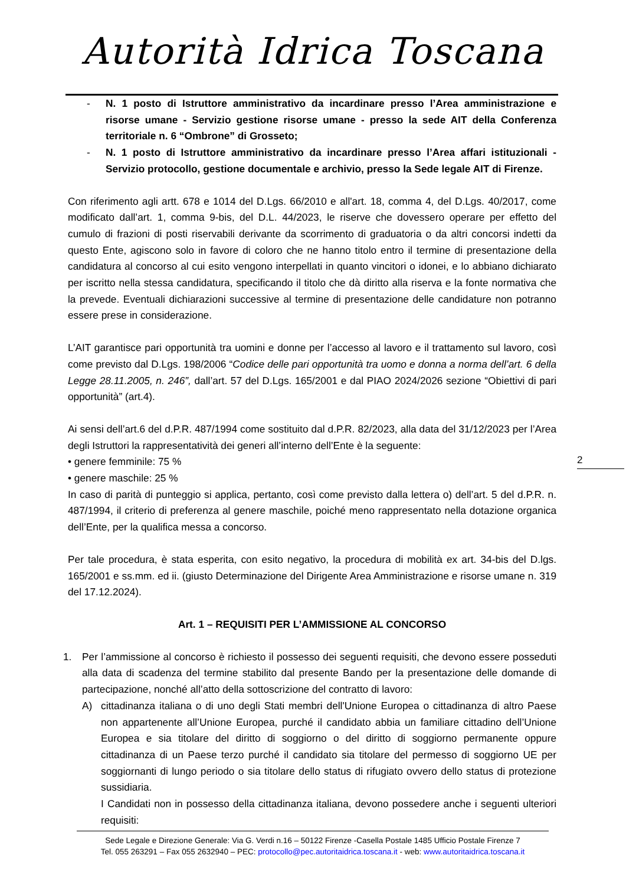Autorità Idrica Toscana
- N. 1 posto di Istruttore amministrativo da incardinare presso l’Area amministrazione e risorse umane - Servizio gestione risorse umane - presso la sede AIT della Conferenza territoriale n. 6 “Ombrone” di Grosseto;
- N. 1 posto di Istruttore amministrativo da incardinare presso l’Area affari istituzionali - Servizio protocollo, gestione documentale e archivio, presso la Sede legale AIT di Firenze.
Con riferimento agli artt. 678 e 1014 del D.Lgs. 66/2010 e all'art. 18, comma 4, del D.Lgs. 40/2017, come modificato dall’art. 1, comma 9-bis, del D.L. 44/2023, le riserve che dovessero operare per effetto del cumulo di frazioni di posti riservabili derivante da scorrimento di graduatoria o da altri concorsi indetti da questo Ente, agiscono solo in favore di coloro che ne hanno titolo entro il termine di presentazione della candidatura al concorso al cui esito vengono interpellati in quanto vincitori o idonei, e lo abbiano dichiarato per iscritto nella stessa candidatura, specificando il titolo che dà diritto alla riserva e la fonte normativa che la prevede. Eventuali dichiarazioni successive al termine di presentazione delle candidature non potranno essere prese in considerazione.
L’AIT garantisce pari opportunità tra uomini e donne per l’accesso al lavoro e il trattamento sul lavoro, così come previsto dal D.Lgs. 198/2006 “Codice delle pari opportunità tra uomo e donna a norma dell’art. 6 della Legge 28.11.2005, n. 246”, dall’art. 57 del D.Lgs. 165/2001 e dal PIAO 2024/2026 sezione “Obiettivi di pari opportunità” (art.4).
Ai sensi dell’art.6 del d.P.R. 487/1994 come sostituito dal d.P.R. 82/2023, alla data del 31/12/2023 per l’Area degli Istruttori la rappresentatività dei generi all’interno dell’Ente è la seguente:
• genere femminile: 75 %
• genere maschile: 25 %
In caso di parità di punteggio si applica, pertanto, così come previsto dalla lettera o) dell’art. 5 del d.P.R. n. 487/1994, il criterio di preferenza al genere maschile, poiché meno rappresentato nella dotazione organica dell’Ente, per la qualifica messa a concorso.
Per tale procedura, è stata esperita, con esito negativo, la procedura di mobilità ex art. 34-bis del D.lgs. 165/2001 e ss.mm. ed ii. (giusto Determinazione del Dirigente Area Amministrazione e risorse umane n. 319 del 17.12.2024).
Art. 1 – REQUISITI PER L’AMMISSIONE AL CONCORSO
1. Per l’ammissione al concorso è richiesto il possesso dei seguenti requisiti, che devono essere posseduti alla data di scadenza del termine stabilito dal presente Bando per la presentazione delle domande di partecipazione, nonché all’atto della sottoscrizione del contratto di lavoro:
A) cittadinanza italiana o di uno degli Stati membri dell'Unione Europea o cittadinanza di altro Paese non appartenente all’Unione Europea, purché il candidato abbia un familiare cittadino dell’Unione Europea e sia titolare del diritto di soggiorno o del diritto di soggiorno permanente oppure cittadinanza di un Paese terzo purché il candidato sia titolare del permesso di soggiorno UE per soggiornanti di lungo periodo o sia titolare dello status di rifugiato ovvero dello status di protezione sussidiaria.
I Candidati non in possesso della cittadinanza italiana, devono possedere anche i seguenti ulteriori requisiti:
2
Sede Legale e Direzione Generale: Via G. Verdi n.16 – 50122 Firenze -Casella Postale 1485 Ufficio Postale Firenze 7
Tel. 055 263291 – Fax 055 2632940 – PEC: protocollo@pec.autoritaidrica.toscana.it - web: www.autoritaidrica.toscana.it